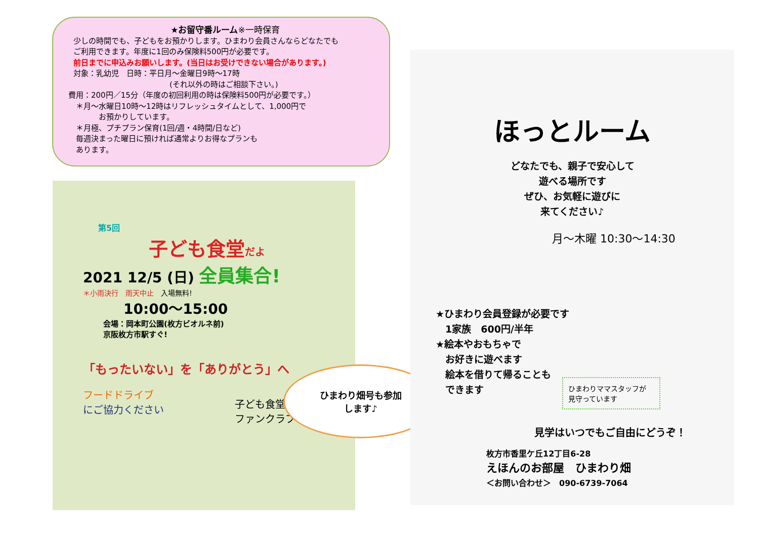★お留守番ルーム※一時保育
少しの時間でも、子どもをお預かりします。ひまわり会員さんならどなたでも
ご利用できます。年度に1回のみ保険料500円が必要です。
前日までに申込みお願いします。(当日はお受けできない場合があります。)
対象：乳幼児　日時：平日月～金曜日9時～17時
(それ以外の時はご相談下さい。)
費用：200円／15分（年度の初回利用の時は保険料500円が必要です。）
　＊月～水曜日10時～12時はリフレッシュタイムとして、1,000円で
　　　　お預かりしています。
　＊月極、プチプラン保育(1回/週・4時間/日など)
　毎週決まった曜日に預ければ通常よりお得なプランも
　あります。
第5回
子ども食堂だよ
2021 12/5 (日) 全員集合!
＊小雨決行　雨天中止　入場無料!
10:00～15:00
会場：岡本町公園(枚方ビオルネ前)
京阪枚方市駅すぐ!
「もったいない」を「ありがとう」へ
フードドライブ
にご協力ください
子ども食堂
ファンクラブ
ひまわり畑号も参加
します♪
ほっとルーム
どなたでも、親子で安心して
遊べる場所です
ぜひ、お気軽に遊びに
来てください♪
月～木曜 10:30～14:30
★ひまわり会員登録が必要です
　1家族　600円/半年
★絵本やおもちゃで
　お好きに遊べます
　絵本を借りて帰ることも
　できます
ひまわりママスタッフが
見守っています
見学はいつでもご自由にどうぞ！
枚方市香里ケ丘12丁目6-28
えほんのお部屋　ひまわり畑
＜お問い合わせ＞　090-6739-7064